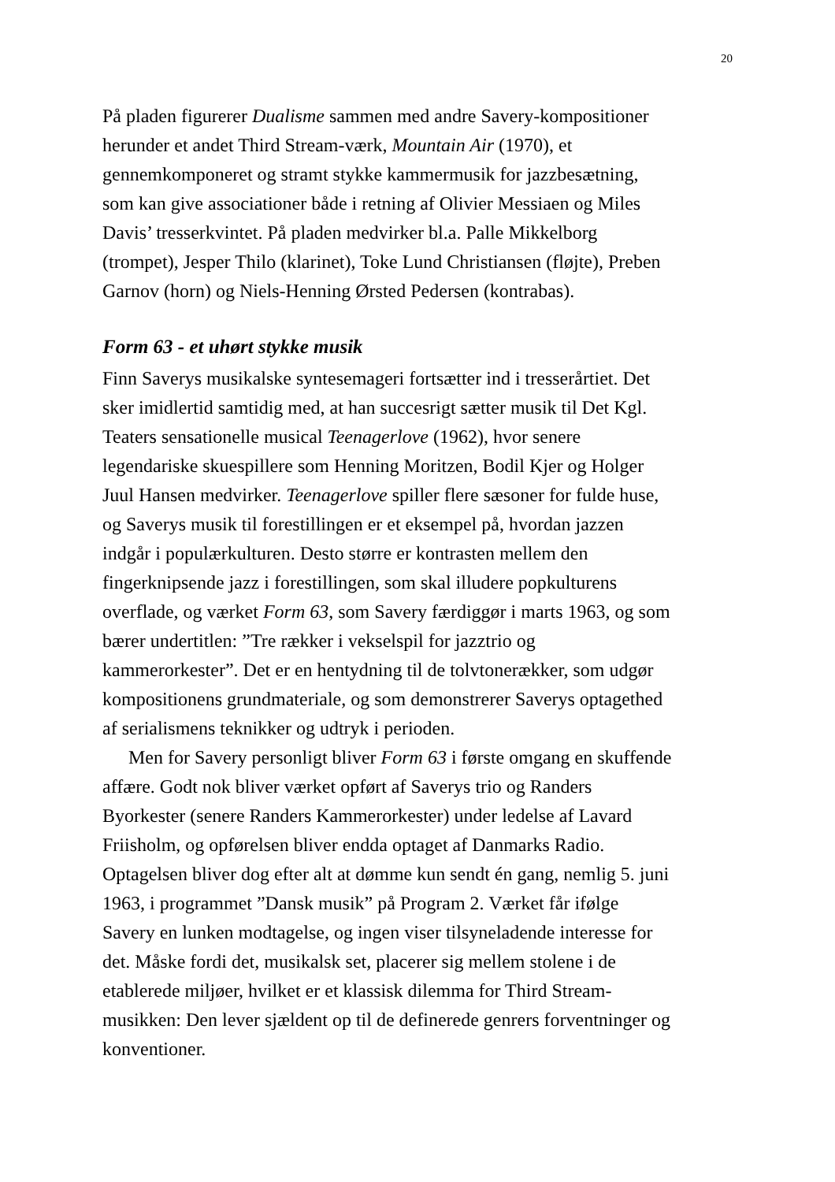20
På pladen figurerer Dualisme sammen med andre Savery-kompositioner
herunder et andet Third Stream-værk, Mountain Air (1970), et
gennemkomponeret og stramt stykke kammermusik for jazzbesætning,
som kan give associationer både i retning af Olivier Messiaen og Miles
Davis’ tresserkvintet. På pladen medvirker bl.a. Palle Mikkelborg
(trompet), Jesper Thilo (klarinet), Toke Lund Christiansen (fløjte), Preben
Garnov (horn) og Niels-Henning Ørsted Pedersen (kontrabas).
Form 63 - et uhørt stykke musik
Finn Saverys musikalske syntesemageri fortsætter ind i tresserårtiet. Det
sker imidlertid samtidig med, at han succesrigt sætter musik til Det Kgl.
Teaters sensationelle musical Teenagerlove (1962), hvor senere
legendariske skuespillere som Henning Moritzen, Bodil Kjer og Holger
Juul Hansen medvirker. Teenagerlove spiller flere sæsoner for fulde huse,
og Saverys musik til forestillingen er et eksempel på, hvordan jazzen
indgår i populærkulturen. Desto større er kontrasten mellem den
fingerknipsende jazz i forestillingen, som skal illudere popkulturens
overflade, og værket Form 63, som Savery færdiggør i marts 1963, og som
bærer undertitlen: ”Tre rækker i vekselspil for jazztrio og
kammerorkester”. Det er en hentydning til de tolvtonerækker, som udgør
kompositionens grundmateriale, og som demonstrerer Saverys optagethed
af serialismens teknikker og udtryk i perioden.
Men for Savery personligt bliver Form 63 i første omgang en skuffende
affære. Godt nok bliver værket opført af Saverys trio og Randers
Byorkester (senere Randers Kammerorkester) under ledelse af Lavard
Friisholm, og opførelsen bliver endda optaget af Danmarks Radio.
Optagelsen bliver dog efter alt at dømme kun sendt én gang, nemlig 5. juni
1963, i programmet ”Dansk musik” på Program 2. Værket får ifølge
Savery en lunken modtagelse, og ingen viser tilsyneladende interesse for
det. Måske fordi det, musikalsk set, placerer sig mellem stolene i de
etablerede miljøer, hvilket er et klassisk dilemma for Third Stream-
musikken: Den lever sjældent op til de definerede genrers forventninger og
konventioner.